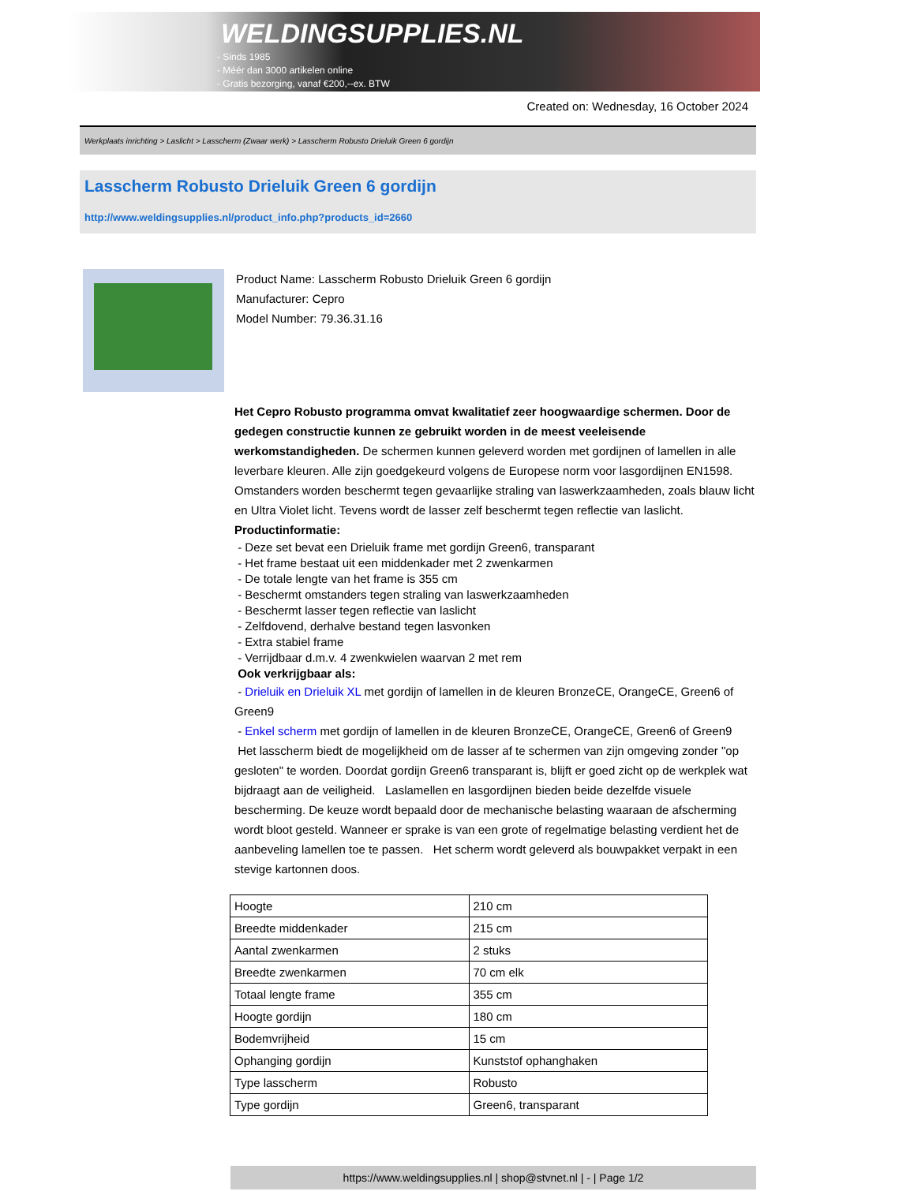WELDINGSUPPLIES.NL
- Sinds 1985
- Méér dan 3000 artikelen online
- Gratis bezorging, vanaf €200,--ex. BTW
Created on: Wednesday, 16 October 2024
Werkplaats inrichting > Laslicht > Lasscherm (Zwaar werk) > Lasscherm Robusto Drieluik Green 6 gordijn
Lasscherm Robusto Drieluik Green 6 gordijn
http://www.weldingsupplies.nl/product_info.php?products_id=2660
Product Name: Lasscherm Robusto Drieluik Green 6 gordijn
Manufacturer: Cepro
Model Number: 79.36.31.16
Het Cepro Robusto programma omvat kwalitatief zeer hoogwaardige schermen. Door de gedegen constructie kunnen ze gebruikt worden in de meest veeleisende werkomstandigheden. De schermen kunnen geleverd worden met gordijnen of lamellen in alle leverbare kleuren. Alle zijn goedgekeurd volgens de Europese norm voor lasgordijnen EN1598. Omstanders worden beschermt tegen gevaarlijke straling van laswerkzaamheden, zoals blauw licht en Ultra Violet licht. Tevens wordt de lasser zelf beschermt tegen reflectie van laslicht. Productinformatie:
- Deze set bevat een Drieluik frame met gordijn Green6, transparant
- Het frame bestaat uit een middenkader met 2 zwenkarmen
- De totale lengte van het frame is 355 cm
- Beschermt omstanders tegen straling van laswerkzaamheden
- Beschermt lasser tegen reflectie van laslicht
- Zelfdovend, derhalve bestand tegen lasvonken
- Extra stabiel frame
- Verrijdbaar d.m.v. 4 zwenkwielen waarvan 2 met rem
Ook verkrijgbaar als:
- Drieluik en Drieluik XL met gordijn of lamellen in de kleuren BronzeCE, OrangeCE, Green6 of Green9
- Enkel scherm met gordijn of lamellen in de kleuren BronzeCE, OrangeCE, Green6 of Green9
Het lasscherm biedt de mogelijkheid om de lasser af te schermen van zijn omgeving zonder "op gesloten" te worden. Doordat gordijn Green6 transparant is, blijft er goed zicht op de werkplek wat bijdraagt aan de veiligheid. Laslamellen en lasgordijnen bieden beide dezelfde visuele bescherming. De keuze wordt bepaald door de mechanische belasting waaraan de afscherming wordt bloot gesteld. Wanneer er sprake is van een grote of regelmatige belasting verdient het de aanbeveling lamellen toe te passen. Het scherm wordt geleverd als bouwpakket verpakt in een stevige kartonnen doos.
| Hoogte | 210 cm |
| Breedte middenkader | 215 cm |
| Aantal zwenkarmen | 2 stuks |
| Breedte zwenkarmen | 70 cm elk |
| Totaal lengte frame | 355 cm |
| Hoogte gordijn | 180 cm |
| Bodemvrijheid | 15 cm |
| Ophanging gordijn | Kunststof ophanghaken |
| Type lasscherm | Robusto |
| Type gordijn | Green6, transparant |
https://www.weldingsupplies.nl | shop@stvnet.nl | - | Page 1/2